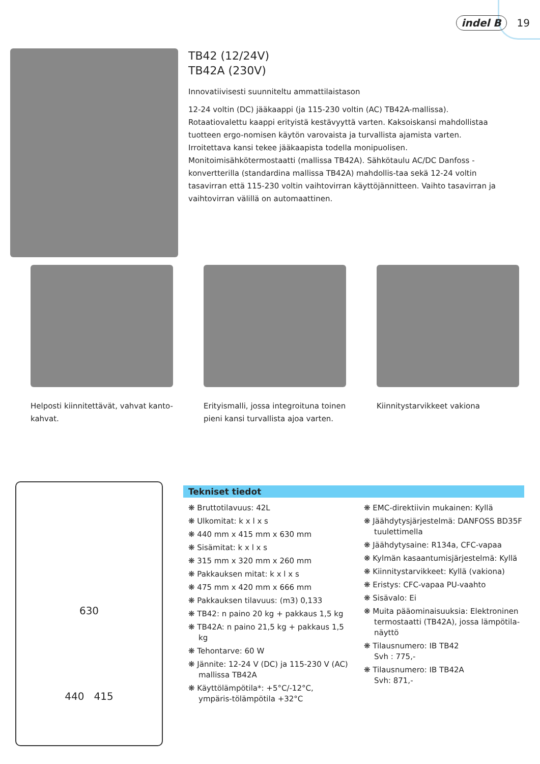indel B 19
TB42 (12/24V)
TB42A (230V)
Innovatiivisesti suunniteltu ammattilaistason
12-24 voltin (DC) jääkaappi (ja 115-230 voltin (AC) TB42A-mallissa). Rotaatiovalettu kaappi erityistä kestävyyttä varten. Kaksoiskansi mahdollistaa tuotteen ergo-nomisen käytön varovaista ja turvallista ajamista varten. Irroitettava kansi tekee jääkaapista todella monipuolisen. Monitoimisähkötermostaatti (mallissa TB42A). Sähkötaulu AC/DC Danfoss -konvertterilla (standardina mallissa TB42A) mahdollis-taa sekä 12-24 voltin tasavirran että 115-230 voltin vaihtovirran käyttöjännitteen. Vaihto tasavirran ja vaihtovirran välillä on automaattinen.
Helposti kiinnitettävät, vahvat kanto-kahvat.
Erityismalli, jossa integroituna toinen pieni kansi turvallista ajoa varten.
Kiinnitystarvikkeet vakiona
630
440 415
Tekniset tiedot
❋ Bruttotilavuus: 42L
❋ Ulkomitat: k x l x s
❋ 440 mm x 415 mm x 630 mm
❋ Sisämitat: k x l x s
❋ 315 mm x 320 mm x 260 mm
❋ Pakkauksen mitat: k x l x s
❋ 475 mm x 420 mm x 666 mm
❋ Pakkauksen tilavuus: (m3) 0,133
❋ TB42: n paino 20 kg + pakkaus 1,5 kg
❋ TB42A: n paino 21,5 kg + pakkaus 1,5 kg
❋ Tehontarve: 60 W
❋ Jännite: 12-24 V (DC) ja 115-230 V (AC) mallissa TB42A
❋ Käyttölämpötila*: +5°C/-12°C, ympäris-tölämpötila +32°C
❋ EMC-direktiivin mukainen: Kyllä
❋ Jäähdytysjärjestelmä: DANFOSS BD35F tuulettimella
❋ Jäähdytysaine: R134a, CFC-vapaa
❋ Kylmän kasaantumisjärjestelmä: Kyllä
❋ Kiinnitystarvikkeet: Kyllä (vakiona)
❋ Eristys: CFC-vapaa PU-vaahto
❋ Sisävalo: Ei
❋ Muita pääominaisuuksia: Elektroninen termostaatti (TB42A), jossa lämpötila-näyttö
❋ Tilausnumero: IB TB42
Svh : 775,-
❋ Tilausnumero: IB TB42A
Svh: 871,-